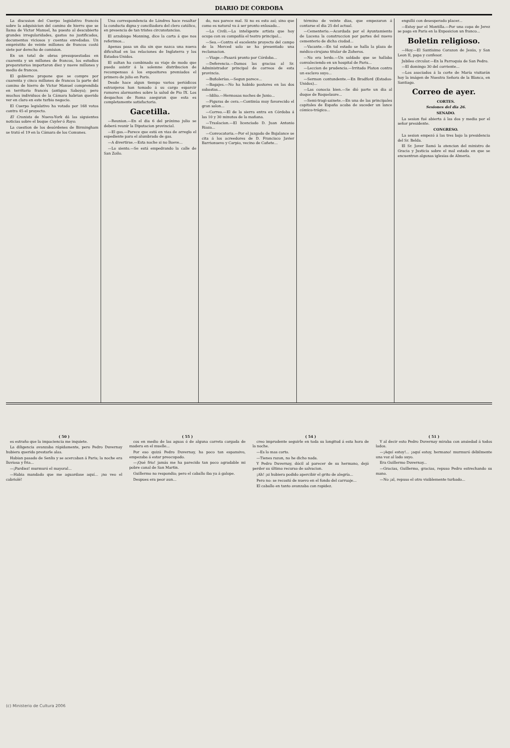DIARIO DE CORDOBA
La discusion del Cuerpo legislativo francés sobre la adquisicion del camino de hierro que se llama de Victor Manuel, ha puesto al descubierto grandes irregularidades, gastos no justificados, documentos viciosos y cuentas enredadas. Un empréstito de veinte millones de francos costó siete por derecho de comision.
En un total de obras presupuestadas en cuarenta y un millones de francos, los estudios preparatorios importaron diez y nueve millones y medio de francos.
El gobierno propone que se compre por cuarenta y cinco millones de francos la parte del camino de hierro de Victor Manuel comprendida en territorio francés (antigua Saboya); pero muchos individuos de la Cámara habrian querido ver en claro en este turbio negocio.
El Cuerpo legislativo ha votado por 168 votos contra 45 el proyecto.
El Cronista de Nueva-York dá las siguientes noticias sobre el buque Cuyler ó Rayo.
La cuestion de los desórdenes de Birmingham se trató el 19 en la Cámara de los Comunes.
Una correspondencia de Lóndres hace resaltar la conducta digna y conciliadora del clero católico, en presencia de tan tristes circunstancias.
El arzobispo Monning, dice la carta á que nos referimos...
Apenas pasa un dia sin que nazca una nueva dificultad en las relaciones de Inglaterra y los Estados-Unidos.
El sultan ha combinado su viaje de modo que pueda asistir á la solemne distribucion de recompensas á los expositores premiados el primero de julio en Paris.
Desde hace algun tiempo varios periódicos estranjeros han tomado á su cargo esparcir rumores alarmantes sobre la salud de Pio IX. Los despachos de Roma aseguran que esta es completamente satisfactoria.
Gacetilla.
—Reunion.—En el dia 6 del próximo julio se deberá reunir la Diputacion provincial.
—El gas.—Parece que está en vias de arreglo el espediente para el alumbrado de gas.
—A divertirse.—Esta noche si no llueve...
—Lo siento.—Se está empedrando la calle de San Zoilo.
do, nos parece mal. Si no es esto así; sino que como es natural va á ser pronto enlosado...
—La Civili.—La inteligente artista que hoy ocupa con su compañía el teatro principal...
—Sea.—Contra el escelente proyecto del campo de la Merced solo se ha presentado una reclamacion.
—Viage.—Pasará pronto por Córdoba...
—Deferencia.—Damos las gracias al Sr. Administrador principal de correos de esta provincia.
—Buñolerías.—Segun parece...
—Bagajes.—No ha habido postores en las dos subastas...
—Idilio.—Hermosas noches de Junio...
—Figuras de cera.—Continúa muy favorecido el gran salon...
—Correo.—El de la sierra entra en Córdoba á las 10 y 30 minutos de la mañana.
—Traslacion.—El licenciado D. Juan Antonio Riaza...
—Convocatoria.—Por el juzgado de Bujalance se cita á los acreedores de D. Francisco Javier Barrionuevo y Carpio, vecino de Cañete...
término de veinte dias, que empezaron á contarse el dia 25 del actual.
—Cementerio.—Acordada por el Ayuntamiento de Lucena la construccion por partes del nuevo cementerio de dicha ciudad...
—Vacante.—En tal estado se halla la plaza de médico-cirujano titular de Zuheros.
—No era lerdo.—Un soldado que se hallaba convaleciendo en un hospital de Paris...
—Leccion de prudencia.—Irritado Platon contra un esclavo suyo...
—Sermon contundente.—En Bradford (Estados-Unidos)...
—Las conocia bien.—Se dió parte un dia al duque de Roquelaure...
—Semi-tragi-sainete.—En una de las principales capitales de España acaba de suceder un lance cómico-trágico...
engulló con desesperado placer...
—Estoy por el Montilla.—Por una copa de Jerez se paga en Paris en la Exposicion un franco...
Boletin religioso.
—Hoy.—El Santísimo Corazon de Jesús, y San Leon II, papa y confesor.
Jubileo circular.—En la Parroquia de San Pedro.
—El domingo 30 del corriente...
—Los asociados á la corte de María visitarán hoy la imágen de Nuestra Señora de la Blanca, en Santiago.
Correo de ayer.
CORTES.
Sesiones del dia 26.
SENADO.
La sesion fué abierta á las dos y media por el señor presidente.
CONGRESO.
La sesion empezó á las tres bajo la presidencia del Sr. Belda.
El Sr. Jover llamó la atencion del ministro de Gracia y Justicia sobre el mal estado en que se encuentran algunas iglesias de Almería.
( 50 )
es estraño que la impaciencia me inquiete.
La diligencia avanzaba rápidamente, pero Pedro Duvernay hubiera querido prestarle alas.
Habian pasado de Senlis y se acercaban á Paris; la noche era lluviosa y fria...
—¡Pardiez! murmuró el mayoral...
—Habia mandado que me aguardase aquí... ¡no veo el cabriolé!
( 55 )
cos en medio de las aguas ó de alguna carreta cargada de madera en el muelle...
Por eso quizá Pedro Duvernay, ha poco tan espansivo, empezaba á estar preocupado.
—¡Qué frio! jamás me ha parecido tan poco agradable mi pobre canal de San Martin.
Guillermo no respondia; pero el caballo iba ya á galope.
Despues era peor aun...
( 54 )
creo imprudente seguirle en toda su longitud á esta hora de la noche.
—Es lo mas corto.
—Tienes razon, no he dicho nada.
Y Pedro Duvernay, dócil al parecer de su hermano, dejó perder su último recurso de salvacion.
¡Ah! ¡si hubiera podido apercibir el grito de alegría...
Pero no: se recostó de nuevo en el fondo del carruaje...
El caballo en tanto avanzaba con rapidez.
( 51 )
Y al decir esto Pedro Duvernay miraba con ansiedad á todos lados.
—¡Aquí estoy!... ¡aquí estoy, hermano! murmuró débilmente una voz al lado suyo.
Era Guillermo Duvernay...
—Gracias, Guillermo, gracias, repuso Pedro estrechando su mano.
—No ¡al, repuso el otro visiblemente turbado...
(c) Ministerio de Cultura 2006